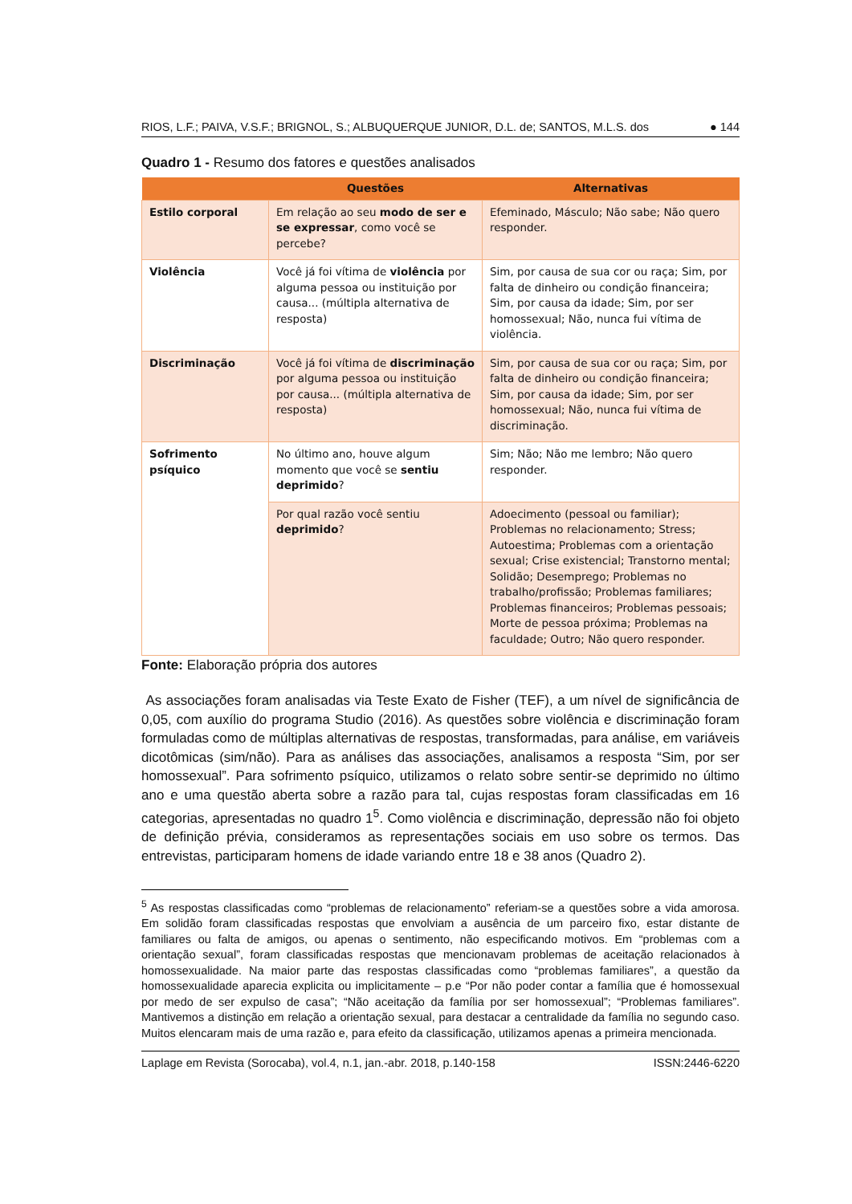RIOS, L.F.; PAIVA, V.S.F.; BRIGNOL, S.; ALBUQUERQUE JUNIOR, D.L. de; SANTOS, M.L.S. dos ● 144
Quadro 1 - Resumo dos fatores e questões analisados
| | Questões | Alternativas |
| --- | --- | --- |
| Estilo corporal | Em relação ao seu modo de ser e se expressar , como você se percebe? | Efeminado, Másculo; Não sabe; Não quero responder. |
| Violência | Você já foi vítima de violência por alguma pessoa ou instituição por causa... (múltipla alternativa de resposta) | Sim, por causa de sua cor ou raça; Sim, por falta de dinheiro ou condição financeira; Sim, por causa da idade; Sim, por ser homossexual; Não, nunca fui vítima de violência. |
| Discriminação | Você já foi vítima de discriminação por alguma pessoa ou instituição por causa... (múltipla alternativa de resposta) | Sim, por causa de sua cor ou raça; Sim, por falta de dinheiro ou condição financeira; Sim, por causa da idade; Sim, por ser homossexual; Não, nunca fui vítima de discriminação. |
| Sofrimento psíquico | No último ano, houve algum momento que você se sentiu deprimido ? | Sim; Não; Não me lembro; Não quero responder. |
| | Por qual razão você sentiu deprimido ? | Adoecimento (pessoal ou familiar); Problemas no relacionamento; Stress; Autoestima; Problemas com a orientação sexual; Crise existencial; Transtorno mental; Solidão; Desemprego; Problemas no trabalho/profissão; Problemas familiares; Problemas financeiros; Problemas pessoais; Morte de pessoa próxima; Problemas na faculdade; Outro; Não quero responder. |
Fonte: Elaboração própria dos autores
As associações foram analisadas via Teste Exato de Fisher (TEF), a um nível de significância de 0,05, com auxílio do programa Studio (2016). As questões sobre violência e discriminação foram formuladas como de múltiplas alternativas de respostas, transformadas, para análise, em variáveis dicotômicas (sim/não). Para as análises das associações, analisamos a resposta “Sim, por ser homossexual”. Para sofrimento psíquico, utilizamos o relato sobre sentir-se deprimido no último ano e uma questão aberta sobre a razão para tal, cujas respostas foram classificadas em 16 categorias, apresentadas no quadro 1<sup>5</sup>. Como violência e discriminação, depressão não foi objeto de definição prévia, consideramos as representações sociais em uso sobre os termos. Das entrevistas, participaram homens de idade variando entre 18 e 38 anos (Quadro 2).
<sup>5</sup> As respostas classificadas como “problemas de relacionamento” referiam-se a questões sobre a vida amorosa. Em solidão foram classificadas respostas que envolviam a ausência de um parceiro fixo, estar distante de familiares ou falta de amigos, ou apenas o sentimento, não especificando motivos. Em “problemas com a orientação sexual”, foram classificadas respostas que mencionavam problemas de aceitação relacionados à homossexualidade. Na maior parte das respostas classificadas como “problemas familiares”, a questão da homossexualidade aparecia explicita ou implicitamente – p.e “Por não poder contar a família que é homossexual por medo de ser expulso de casa”; “Não aceitação da família por ser homossexual”; “Problemas familiares”. Mantivemos a distinção em relação a orientação sexual, para destacar a centralidade da família no segundo caso. Muitos elencaram mais de uma razão e, para efeito da classificação, utilizamos apenas a primeira mencionada.
Laplage em Revista (Sorocaba), vol.4, n.1, jan.-abr. 2018, p.140-158 ISSN:2446-6220